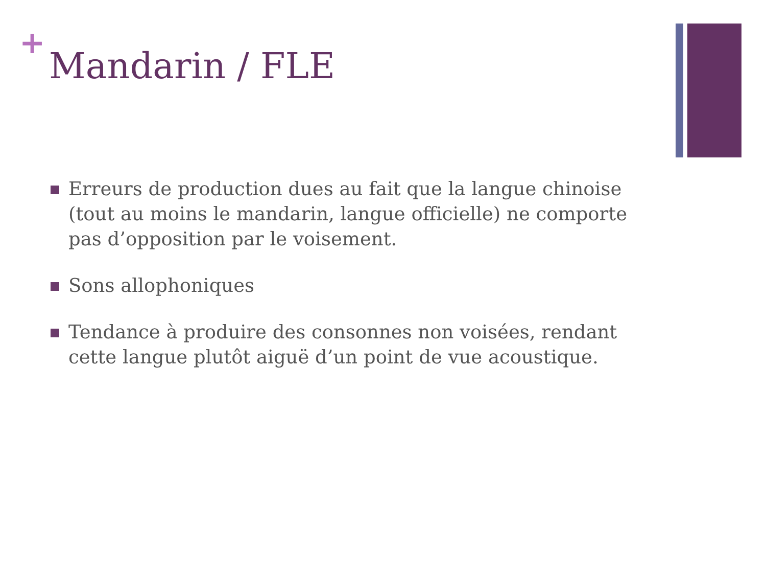+
Mandarin / FLE
Erreurs de production dues au fait que la langue chinoise (tout au moins le mandarin, langue officielle) ne comporte pas d’opposition par le voisement.
Sons allophoniques
Tendance à produire des consonnes non voisées, rendant cette langue plutôt aiguë d’un point de vue acoustique.